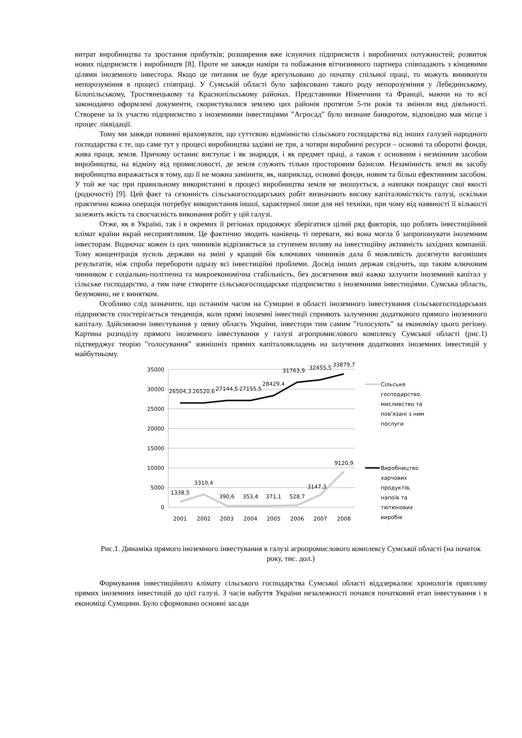витрат виробництва та зростання прибутків; розширення вже існуючих підприємств і виробничих потужностей; розвиток нових підприємств і виробництв [8]. Проте не завжди наміри та побажання вітчизняного партнера співпадають з кінцевими цілями іноземного інвестора. Якщо це питання не буде врегульовано до початку спільної праці, то можуть виникнути непорозуміння в процесі співпраці. У Сумській області було зафіксовано такого роду непорозуміння у Лебединському, Білопільському, Тростянецькому та Краснопільському районах. Представники Німеччини та Франції, маючи на то всі законодавчо оформлені документи, скористувалися землею цих районів протягом 5-ти років та змінили вид діяльності. Створене за їх участю підприємство з іноземними інвестиціями ”Агросад” було визнане банкротом, відповідно мав місце і процес ліквідації.
Тому ми завжди повинні враховувати, що суттєвою відмінністю сільського господарства від інших галузей народного господарства є те, що саме тут у процесі виробництва задіяні не три, а чотири виробничі ресурси – основні та оборотні фонди, жива праця, земля. Причому останнє виступає і як знаряддя, і як предмет праці, а також є основним і незмінним засобом виробництва, на відміну від промисловості, де земля служить тільки просторовим базисом. Незамінність землі як засобу виробництва виражається в тому, що її не можна замінити, як, наприклад, основні фонди, новим та більш ефективним засобом. У той же час при правильному використанні в процесі виробництва земля не зношується, а навпаки покращує свої якості (родючості) [9]. Цей факт та сезонність сільськогосподарських робіт визначають високу капіталомісткість галузі, оскільки практично кожна операція потребує використання іншої, характерної лише для неї техніки, при чому від наявності її кількості залежить якість та своєчасність виконання робіт у цій галузі.
Отже, як в Україні, так і в окремих її регіонах продовжує зберігатися цілий ряд факторів, що роблять інвестиційний клімат країни вкрай несприятливим. Це фактично зводить нанівець ті переваги, які вона могла б запропонувати іноземним інвесторам. Водночас кожен із цих чинників відрізняється за ступенем впливу на інвестиційну активність західних компаній. Тому концентрація зусиль держави на зміні у кращий бік ключових чинників дала б можливість досягнути вагоміших результатів, ніж спроба перебороти одразу всі інвестиційні проблеми. Досвід інших держав свідчить, що таким ключовим чинником є соціально-політична та макроекономічна стабільність, без досягнення якої важко залучити іноземний капітал у сільське господарство, а тим паче створите сільськогосподарське підприємство з іноземними інвестиціями. Сумська область, безумовно, не є винятком.
Особливо слід зазначити, що останнім часом на Сумщині в області іноземного інвестування сільськогосподарських підприємств спостерігається тенденція, коли прямі іноземні інвестиції сприяють залученню додаткового прямого іноземного капіталу. Здійснюючи інвестування у певну область України, інвестори тим самим ”голосують” за економіку цього регіону. Картина розподілу прямого іноземного інвестування у галузі агропромислового комплексу Сумської області (рис.1) підтверджує теорію ”голосування” зовнішніх прямих капіталовкладень на залучення додаткових іноземних інвестицій у майбутньому.
35000
30000
25000
20000
15000
10000
5000
0
2001
2002
2003
2004
2005
2006
2007
2008
26504,3
26520,6
27144,5
27155,5
28429,4
31763,9
32455,5
33879,7
1338,5
3310,4
390,6
353,4
371,1
528,7
3147,3
9120,9
Сільське
господарство,
мисливство та
пов'язані з ним
послуги
Виробництво
харчових
продуктів,
напоїв та
тютюнових
виробів
Рис.1. Динаміка прямого іноземного інвестування в галузі агропромислового комплексу Сумської області (на початок року, тис. дол.)
Формування інвестиційного клімату сільського господарства Сумської області віддзеркалює хронологія припливу прямих іноземних інвестицій до цієї галузі. З часів набуття України незалежності почався початковий етап інвестування і в економіці Сумщини. Було сформовано основні засади